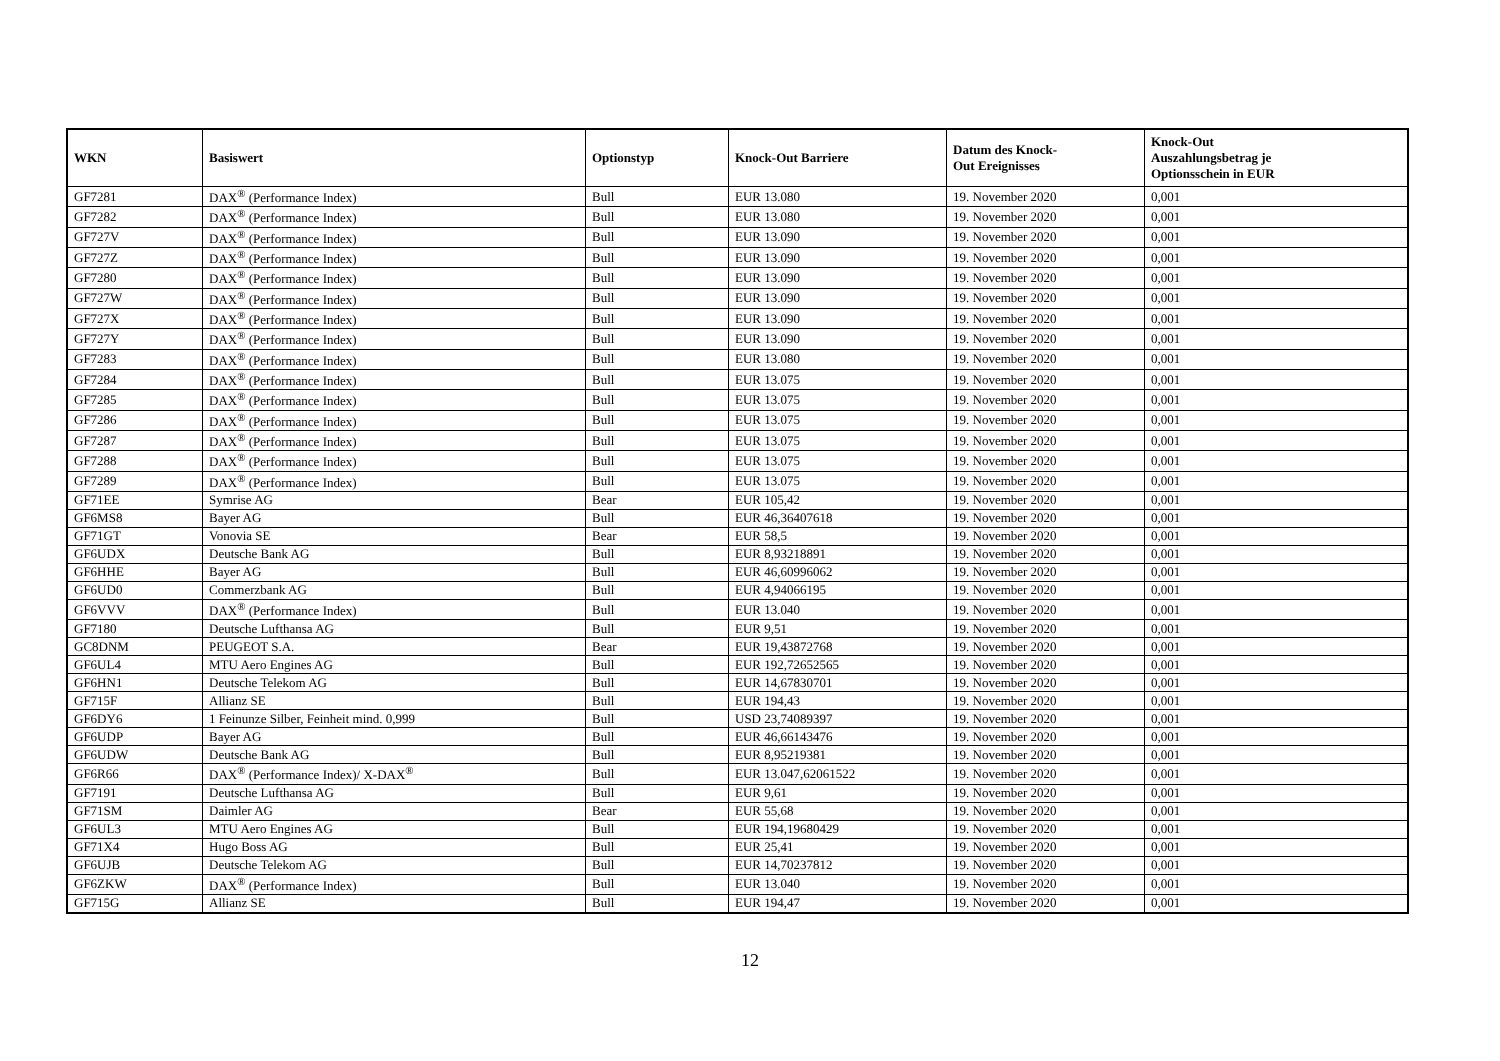| WKN | Basiswert | Optionstyp | Knock-Out Barriere | Datum des Knock- Out Ereignisses | Knock-Out Auszahlungsbetrag je Optionsschein in EUR |
| --- | --- | --- | --- | --- | --- |
| GF7281 | DAX<sup>®</sup> (Performance Index) | Bull | EUR 13.080 | 19. November 2020 | 0,001 |
| GF7282 | DAX<sup>®</sup> (Performance Index) | Bull | EUR 13.080 | 19. November 2020 | 0,001 |
| GF727V | DAX<sup>®</sup> (Performance Index) | Bull | EUR 13.090 | 19. November 2020 | 0,001 |
| GF727Z | DAX<sup>®</sup> (Performance Index) | Bull | EUR 13.090 | 19. November 2020 | 0,001 |
| GF7280 | DAX<sup>®</sup> (Performance Index) | Bull | EUR 13.090 | 19. November 2020 | 0,001 |
| GF727W | DAX<sup>®</sup> (Performance Index) | Bull | EUR 13.090 | 19. November 2020 | 0,001 |
| GF727X | DAX<sup>®</sup> (Performance Index) | Bull | EUR 13.090 | 19. November 2020 | 0,001 |
| GF727Y | DAX<sup>®</sup> (Performance Index) | Bull | EUR 13.090 | 19. November 2020 | 0,001 |
| GF7283 | DAX<sup>®</sup> (Performance Index) | Bull | EUR 13.080 | 19. November 2020 | 0,001 |
| GF7284 | DAX<sup>®</sup> (Performance Index) | Bull | EUR 13.075 | 19. November 2020 | 0,001 |
| GF7285 | DAX<sup>®</sup> (Performance Index) | Bull | EUR 13.075 | 19. November 2020 | 0,001 |
| GF7286 | DAX<sup>®</sup> (Performance Index) | Bull | EUR 13.075 | 19. November 2020 | 0,001 |
| GF7287 | DAX<sup>®</sup> (Performance Index) | Bull | EUR 13.075 | 19. November 2020 | 0,001 |
| GF7288 | DAX<sup>®</sup> (Performance Index) | Bull | EUR 13.075 | 19. November 2020 | 0,001 |
| GF7289 | DAX<sup>®</sup> (Performance Index) | Bull | EUR 13.075 | 19. November 2020 | 0,001 |
| GF71EE | Symrise AG | Bear | EUR 105,42 | 19. November 2020 | 0,001 |
| GF6MS8 | Bayer AG | Bull | EUR 46,36407618 | 19. November 2020 | 0,001 |
| GF71GT | Vonovia SE | Bear | EUR 58,5 | 19. November 2020 | 0,001 |
| GF6UDX | Deutsche Bank AG | Bull | EUR 8,93218891 | 19. November 2020 | 0,001 |
| GF6HHE | Bayer AG | Bull | EUR 46,60996062 | 19. November 2020 | 0,001 |
| GF6UD0 | Commerzbank AG | Bull | EUR 4,94066195 | 19. November 2020 | 0,001 |
| GF6VVV | DAX<sup>®</sup> (Performance Index) | Bull | EUR 13.040 | 19. November 2020 | 0,001 |
| GF7180 | Deutsche Lufthansa AG | Bull | EUR 9,51 | 19. November 2020 | 0,001 |
| GC8DNM | PEUGEOT S.A. | Bear | EUR 19,43872768 | 19. November 2020 | 0,001 |
| GF6UL4 | MTU Aero Engines AG | Bull | EUR 192,72652565 | 19. November 2020 | 0,001 |
| GF6HN1 | Deutsche Telekom AG | Bull | EUR 14,67830701 | 19. November 2020 | 0,001 |
| GF715F | Allianz SE | Bull | EUR 194,43 | 19. November 2020 | 0,001 |
| GF6DY6 | 1 Feinunze Silber, Feinheit mind. 0,999 | Bull | USD 23,74089397 | 19. November 2020 | 0,001 |
| GF6UDP | Bayer AG | Bull | EUR 46,66143476 | 19. November 2020 | 0,001 |
| GF6UDW | Deutsche Bank AG | Bull | EUR 8,95219381 | 19. November 2020 | 0,001 |
| GF6R66 | DAX<sup>®</sup> (Performance Index)/ X-DAX<sup>®</sup> | Bull | EUR 13.047,62061522 | 19. November 2020 | 0,001 |
| GF7191 | Deutsche Lufthansa AG | Bull | EUR 9,61 | 19. November 2020 | 0,001 |
| GF71SM | Daimler AG | Bear | EUR 55,68 | 19. November 2020 | 0,001 |
| GF6UL3 | MTU Aero Engines AG | Bull | EUR 194,19680429 | 19. November 2020 | 0,001 |
| GF71X4 | Hugo Boss AG | Bull | EUR 25,41 | 19. November 2020 | 0,001 |
| GF6UJB | Deutsche Telekom AG | Bull | EUR 14,70237812 | 19. November 2020 | 0,001 |
| GF6ZKW | DAX<sup>®</sup> (Performance Index) | Bull | EUR 13.040 | 19. November 2020 | 0,001 |
| GF715G | Allianz SE | Bull | EUR 194,47 | 19. November 2020 | 0,001 |
12